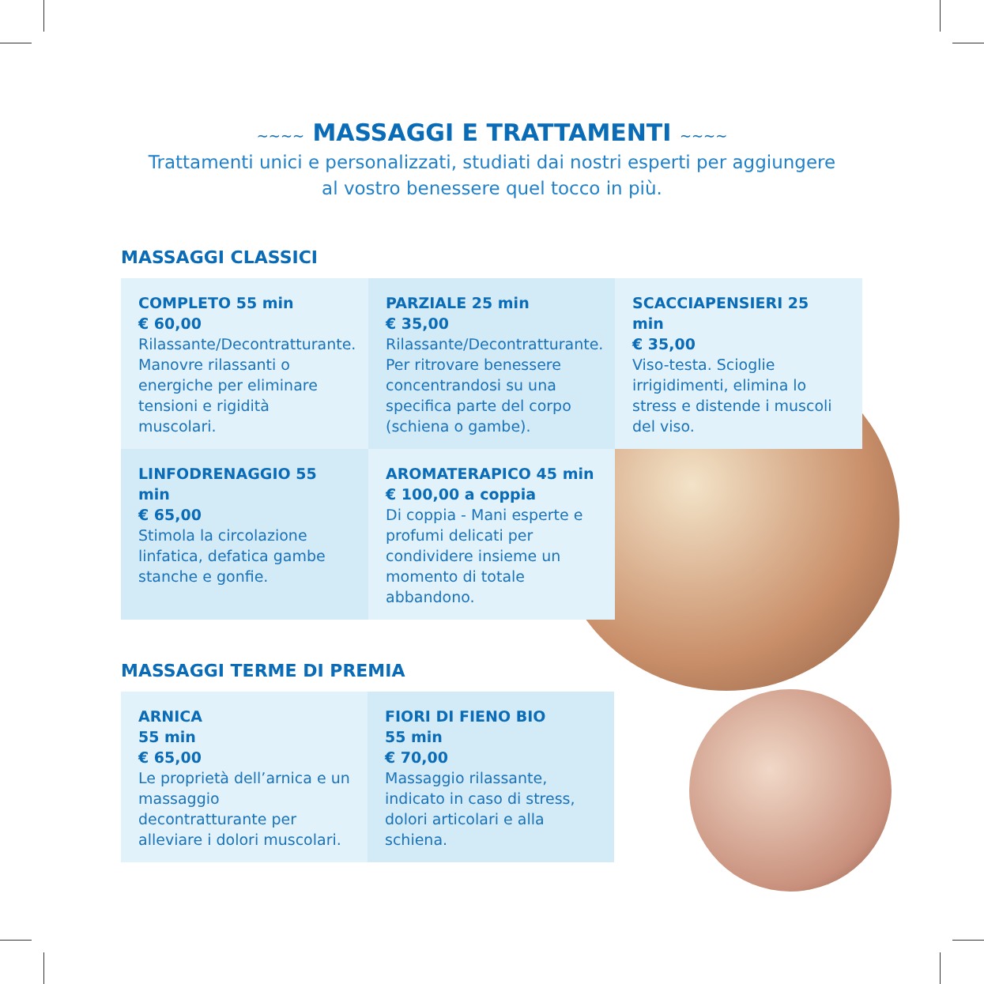~~~~ MASSAGGI E TRATTAMENTI ~~~~
Trattamenti unici e personalizzati, studiati dai nostri esperti per aggiungere
al vostro benessere quel tocco in più.
MASSAGGI CLASSICI
COMPLETO 55 min
€ 60,00
Rilassante/Decontratturante. Manovre rilassanti o energiche per eliminare tensioni e rigidità muscolari.
PARZIALE 25 min
€ 35,00
Rilassante/Decontratturante. Per ritrovare benessere concentrandosi su una specifica parte del corpo (schiena o gambe).
SCACCIAPENSIERI 25 min
€ 35,00
Viso-testa. Scioglie irrigidimenti, elimina lo stress e distende i muscoli del viso.
LINFODRENAGGIO 55 min
€ 65,00
Stimola la circolazione linfatica, defatica gambe stanche e gonfie.
AROMATERAPICO 45 min
€ 100,00 a coppia
Di coppia - Mani esperte e profumi delicati per condividere insieme un momento di totale abbandono.
MASSAGGI TERME DI PREMIA
ARNICA
55 min
€ 65,00
Le proprietà dell’arnica e un massaggio decontratturante per alleviare i dolori muscolari.
FIORI DI FIENO BIO
55 min
€ 70,00
Massaggio rilassante, indicato in caso di stress, dolori articolari e alla schiena.